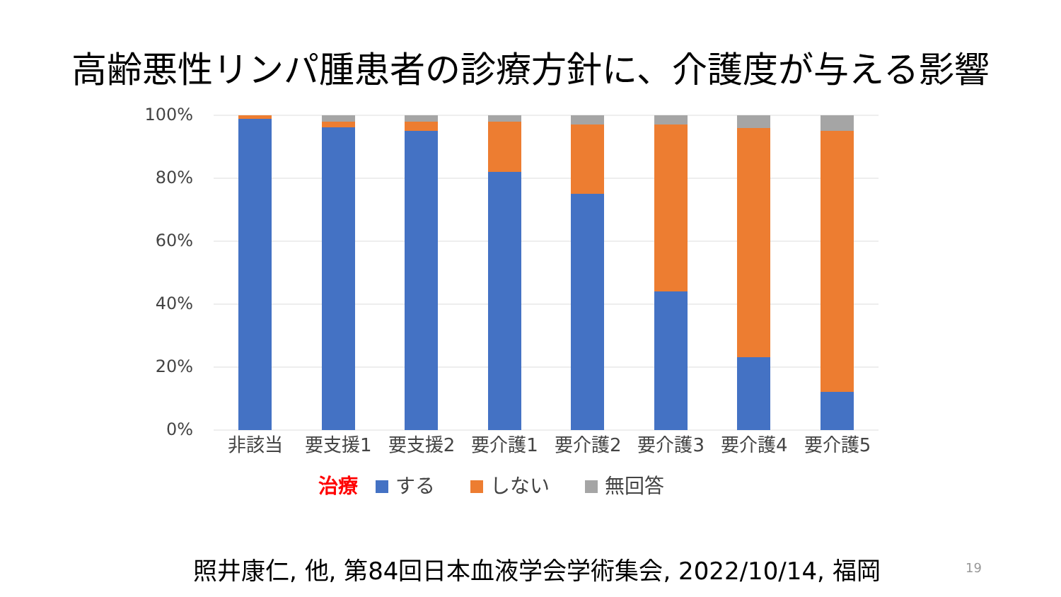高齢悪性リンパ腫患者の診療方針に、介護度が与える影響
100%
80%
60%
40%
20%
0%
非該当 要支援1 要支援2 要介護1 要介護2 要介護3 要介護4 要介護5
治療 する しない 無回答
照井康仁, 他, 第84回日本血液学会学術集会, 2022/10/14, 福岡 19